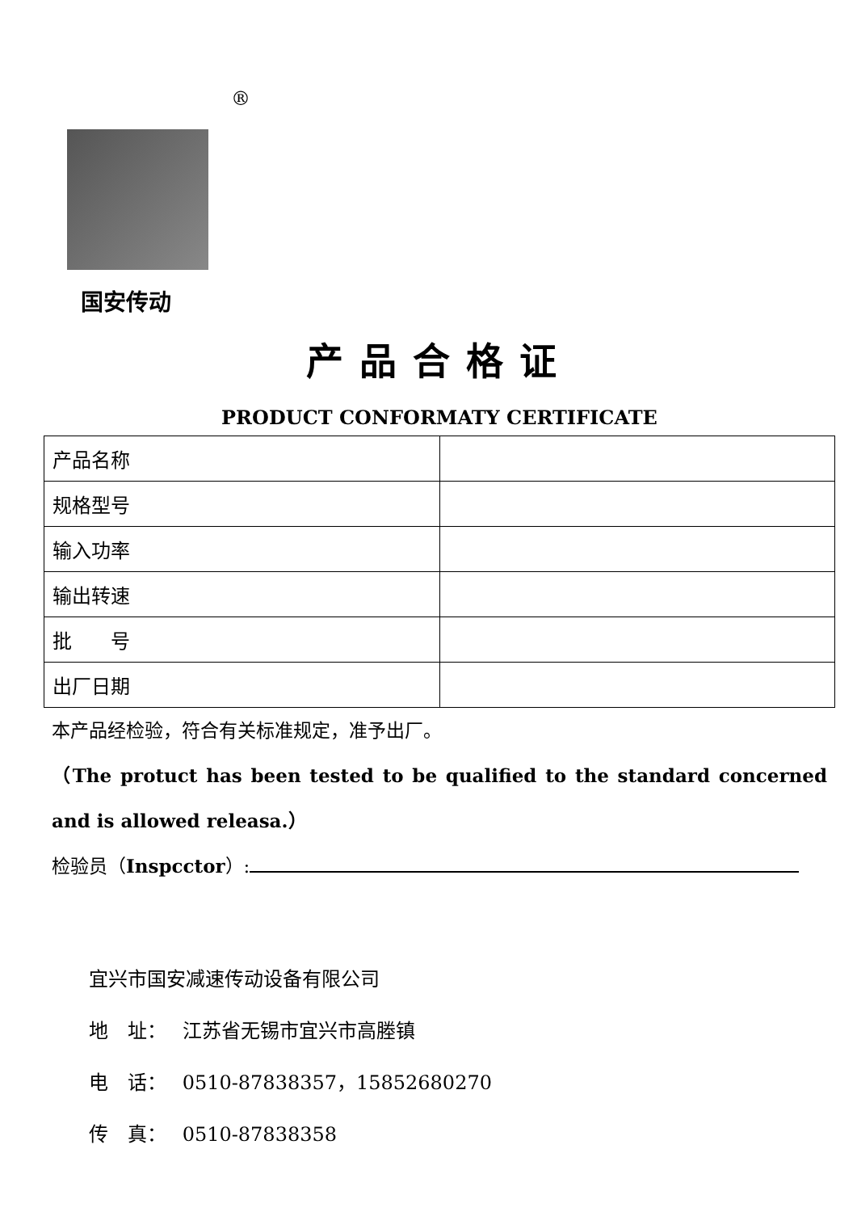®
国安传动
产品合格证
PRODUCT CONFORMATY CERTIFICATE
| 产品名称 | |
| 规格型号 | |
| 输入功率 | |
| 输出转速 | |
| 批 号 | |
| 出厂日期 | |
本产品经检验，符合有关标准规定，准予出厂。
（The protuct has been tested to be qualified to the standard concerned and is allowed releasa.）
检验员（Inspcctor）:
宜兴市国安减速传动设备有限公司
地　址：　 江苏省无锡市宜兴市高塍镇
电　话：　 0510-87838357，15852680270
传　真：　 0510-87838358